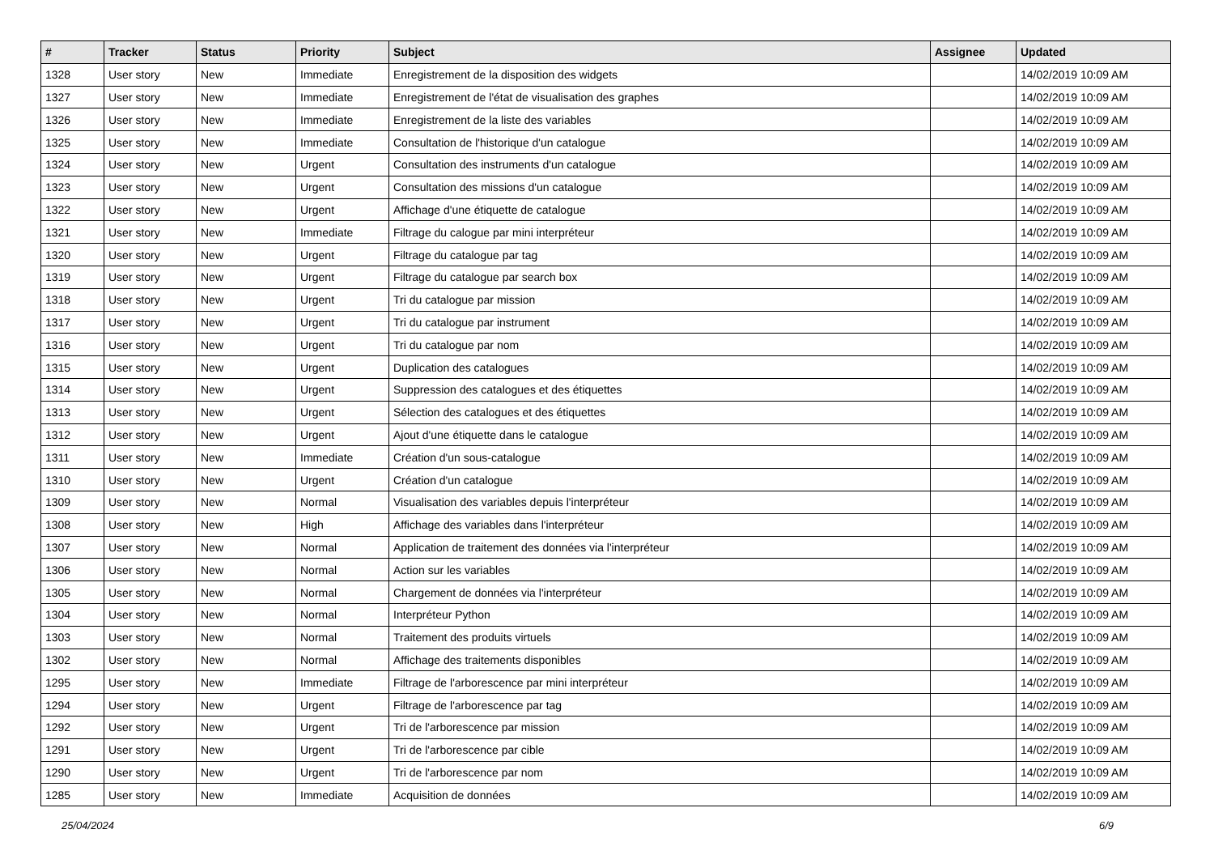| # | Tracker | Status | Priority | Subject | Assignee | Updated |
| --- | --- | --- | --- | --- | --- | --- |
| 1328 | User story | New | Immediate | Enregistrement de la disposition des widgets | | 14/02/2019 10:09 AM |
| 1327 | User story | New | Immediate | Enregistrement de l'état de visualisation des graphes | | 14/02/2019 10:09 AM |
| 1326 | User story | New | Immediate | Enregistrement de la liste des variables | | 14/02/2019 10:09 AM |
| 1325 | User story | New | Immediate | Consultation de l'historique d'un catalogue | | 14/02/2019 10:09 AM |
| 1324 | User story | New | Urgent | Consultation des instruments d'un catalogue | | 14/02/2019 10:09 AM |
| 1323 | User story | New | Urgent | Consultation des missions d'un catalogue | | 14/02/2019 10:09 AM |
| 1322 | User story | New | Urgent | Affichage d'une étiquette de catalogue | | 14/02/2019 10:09 AM |
| 1321 | User story | New | Immediate | Filtrage du calogue par mini interpréteur | | 14/02/2019 10:09 AM |
| 1320 | User story | New | Urgent | Filtrage du catalogue par tag | | 14/02/2019 10:09 AM |
| 1319 | User story | New | Urgent | Filtrage du catalogue par search box | | 14/02/2019 10:09 AM |
| 1318 | User story | New | Urgent | Tri du catalogue par mission | | 14/02/2019 10:09 AM |
| 1317 | User story | New | Urgent | Tri du catalogue par instrument | | 14/02/2019 10:09 AM |
| 1316 | User story | New | Urgent | Tri du catalogue par nom | | 14/02/2019 10:09 AM |
| 1315 | User story | New | Urgent | Duplication des catalogues | | 14/02/2019 10:09 AM |
| 1314 | User story | New | Urgent | Suppression des catalogues et des étiquettes | | 14/02/2019 10:09 AM |
| 1313 | User story | New | Urgent | Sélection des catalogues et des étiquettes | | 14/02/2019 10:09 AM |
| 1312 | User story | New | Urgent | Ajout d'une étiquette dans le catalogue | | 14/02/2019 10:09 AM |
| 1311 | User story | New | Immediate | Création d'un sous-catalogue | | 14/02/2019 10:09 AM |
| 1310 | User story | New | Urgent | Création d'un catalogue | | 14/02/2019 10:09 AM |
| 1309 | User story | New | Normal | Visualisation des variables depuis l'interpréteur | | 14/02/2019 10:09 AM |
| 1308 | User story | New | High | Affichage des variables dans l'interpréteur | | 14/02/2019 10:09 AM |
| 1307 | User story | New | Normal | Application de traitement des données via l'interpréteur | | 14/02/2019 10:09 AM |
| 1306 | User story | New | Normal | Action sur les variables | | 14/02/2019 10:09 AM |
| 1305 | User story | New | Normal | Chargement de données via l'interpréteur | | 14/02/2019 10:09 AM |
| 1304 | User story | New | Normal | Interpréteur Python | | 14/02/2019 10:09 AM |
| 1303 | User story | New | Normal | Traitement des produits virtuels | | 14/02/2019 10:09 AM |
| 1302 | User story | New | Normal | Affichage des traitements disponibles | | 14/02/2019 10:09 AM |
| 1295 | User story | New | Immediate | Filtrage de l'arborescence par mini interpréteur | | 14/02/2019 10:09 AM |
| 1294 | User story | New | Urgent | Filtrage de l'arborescence par tag | | 14/02/2019 10:09 AM |
| 1292 | User story | New | Urgent | Tri de l'arborescence par mission | | 14/02/2019 10:09 AM |
| 1291 | User story | New | Urgent | Tri de l'arborescence par cible | | 14/02/2019 10:09 AM |
| 1290 | User story | New | Urgent | Tri de l'arborescence par nom | | 14/02/2019 10:09 AM |
| 1285 | User story | New | Immediate | Acquisition de données | | 14/02/2019 10:09 AM |
25/04/2024 6/9